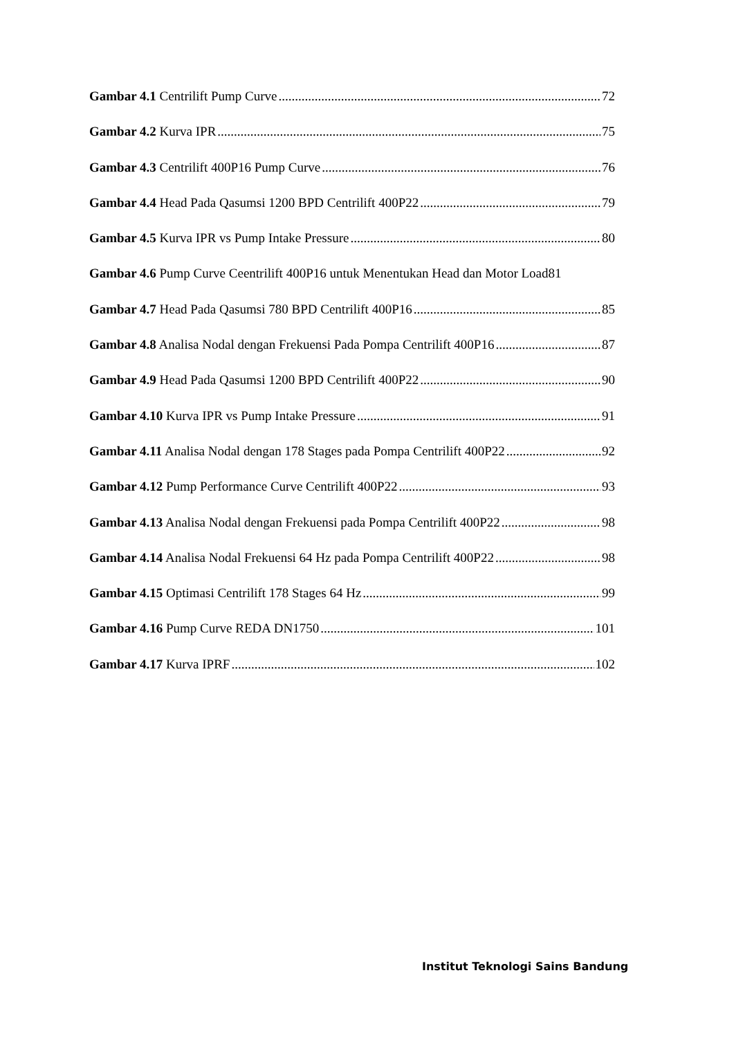Gambar 4.1 Centrilift Pump Curve 72
Gambar 4.2 Kurva IPR 75
Gambar 4.3 Centrilift 400P16 Pump Curve 76
Gambar 4.4 Head Pada Qasumsi 1200 BPD Centrilift 400P22 79
Gambar 4.5 Kurva IPR vs Pump Intake Pressure 80
Gambar 4.6 Pump Curve Ceentrilift 400P16 untuk Menentukan Head dan Motor Load81
Gambar 4.7 Head Pada Qasumsi 780 BPD Centrilift 400P16 85
Gambar 4.8 Analisa Nodal dengan Frekuensi Pada Pompa Centrilift 400P16 87
Gambar 4.9 Head Pada Qasumsi 1200 BPD Centrilift 400P22 90
Gambar 4.10 Kurva IPR vs Pump Intake Pressure 91
Gambar 4.11 Analisa Nodal dengan 178 Stages pada Pompa Centrilift 400P22 92
Gambar 4.12 Pump Performance Curve Centrilift 400P22 93
Gambar 4.13 Analisa Nodal dengan Frekuensi pada Pompa Centrilift 400P22 98
Gambar 4.14 Analisa Nodal Frekuensi 64 Hz pada Pompa Centrilift 400P22 98
Gambar 4.15 Optimasi Centrilift 178 Stages 64 Hz 99
Gambar 4.16 Pump Curve REDA DN1750 101
Gambar 4.17 Kurva IPRF 102
Institut Teknologi Sains Bandung